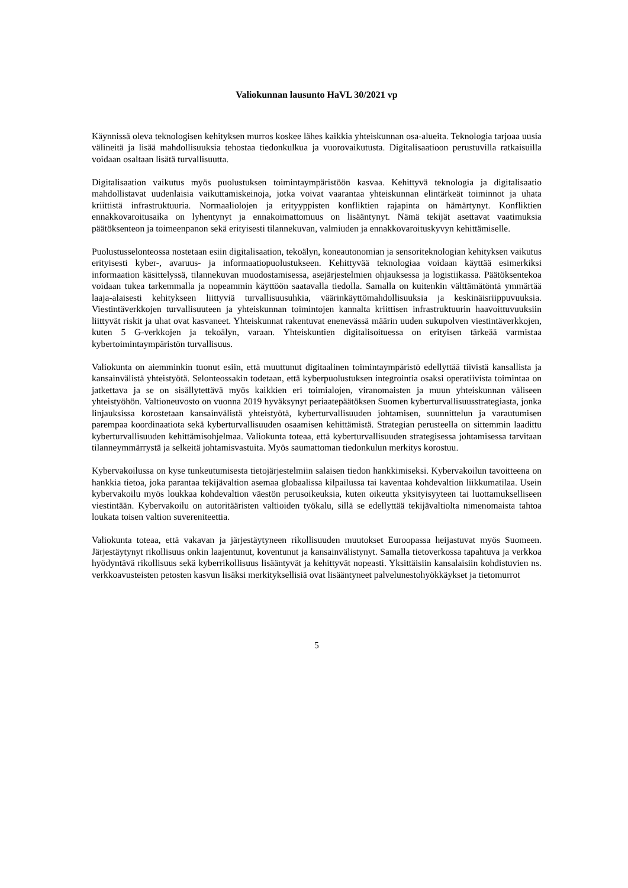Valiokunnan lausunto HaVL 30/2021 vp
Käynnissä oleva teknologisen kehityksen murros koskee lähes kaikkia yhteiskunnan osa-alueita. Teknologia tarjoaa uusia välineitä ja lisää mahdollisuuksia tehostaa tiedonkulkua ja vuorovaikutusta. Digitalisaatioon perustuvilla ratkaisuilla voidaan osaltaan lisätä turvallisuutta.
Digitalisaation vaikutus myös puolustuksen toimintaympäristöön kasvaa. Kehittyvä teknologia ja digitalisaatio mahdollistavat uudenlaisia vaikuttamiskeinoja, jotka voivat vaarantaa yhteiskunnan elintärkeät toiminnot ja uhata kriittistä infrastruktuuria. Normaaliolojen ja erityyppisten konfliktien rajapinta on hämärtynyt. Konfliktien ennakkovaroitusaika on lyhentynyt ja ennakoimattomuus on lisääntynyt. Nämä tekijät asettavat vaatimuksia päätöksenteon ja toimeenpanon sekä erityisesti tilannekuvan, valmiuden ja ennakkovaroituskyvyn kehittämiselle.
Puolustusselonteossa nostetaan esiin digitalisaation, tekoälyn, koneautonomian ja sensoriteknologian kehityksen vaikutus erityisesti kyber-, avaruus- ja informaatiopuolustukseen. Kehittyvää teknologiaa voidaan käyttää esimerkiksi informaation käsittelyssä, tilannekuvan muodostamisessa, asejärjestelmien ohjauksessa ja logistiikassa. Päätöksentekoa voidaan tukea tarkemmalla ja nopeammin käyttöön saatavalla tiedolla. Samalla on kuitenkin välttämätöntä ymmärtää laaja-alaisesti kehitykseen liittyviä turvallisuusuhkia, väärinkäyttömahdollisuuksia ja keskinäisriippuvuuksia. Viestintäverkkojen turvallisuuteen ja yhteiskunnan toimintojen kannalta kriittisen infrastruktuurin haavoittuvuuksiin liittyvät riskit ja uhat ovat kasvaneet. Yhteiskunnat rakentuvat enenevässä määrin uuden sukupolven viestintäverkkojen, kuten 5 G-verkkojen ja tekoälyn, varaan. Yhteiskuntien digitalisoituessa on erityisen tärkeää varmistaa kybertoimintaympäristön turvallisuus.
Valiokunta on aiemminkin tuonut esiin, että muuttunut digitaalinen toimintaympäristö edellyttää tiivistä kansallista ja kansainvälistä yhteistyötä. Selonteossakin todetaan, että kyberpuolustuksen integrointia osaksi operatiivista toimintaa on jatkettava ja se on sisällytettävä myös kaikkien eri toimialojen, viranomaisten ja muun yhteiskunnan väliseen yhteistyöhön. Valtioneuvosto on vuonna 2019 hyväksynyt periaatepäätöksen Suomen kyberturvallisuusstrategiasta, jonka linjauksissa korostetaan kansainvälistä yhteistyötä, kyberturvallisuuden johtamisen, suunnittelun ja varautumisen parempaa koordinaatiota sekä kyberturvallisuuden osaamisen kehittämistä. Strategian perusteella on sittemmin laadittu kyberturvallisuuden kehittämisohjelmaa. Valiokunta toteaa, että kyberturvallisuuden strategisessa johtamisessa tarvitaan tilanneymmärrystä ja selkeitä johtamisvastuita. Myös saumattoman tiedonkulun merkitys korostuu.
Kybervakoilussa on kyse tunkeutumisesta tietojärjestelmiin salaisen tiedon hankkimiseksi. Kybervakoilun tavoitteena on hankkia tietoa, joka parantaa tekijävaltion asemaa globaalissa kilpailussa tai kaventaa kohdevaltion liikkumatilaa. Usein kybervakoilu myös loukkaa kohdevaltion väestön perusoikeuksia, kuten oikeutta yksityisyyteen tai luottamukselliseen viestintään. Kybervakoilu on autoritääristen valtioiden työkalu, sillä se edellyttää tekijävaltiolta nimenomaista tahtoa loukata toisen valtion suvereniteettia.
Valiokunta toteaa, että vakavan ja järjestäytyneen rikollisuuden muutokset Euroopassa heijastuvat myös Suomeen. Järjestäytynyt rikollisuus onkin laajentunut, koventunut ja kansainvälistynyt. Samalla tietoverkossa tapahtuva ja verkkoa hyödyntävä rikollisuus sekä kyberrikollisuus lisääntyvät ja kehittyvät nopeasti. Yksittäisiin kansalaisiin kohdistuvien ns. verkkoavusteisten petosten kasvun lisäksi merkityksellisiä ovat lisääntyneet palvelunestohyökkäykset ja tietomurrot
5